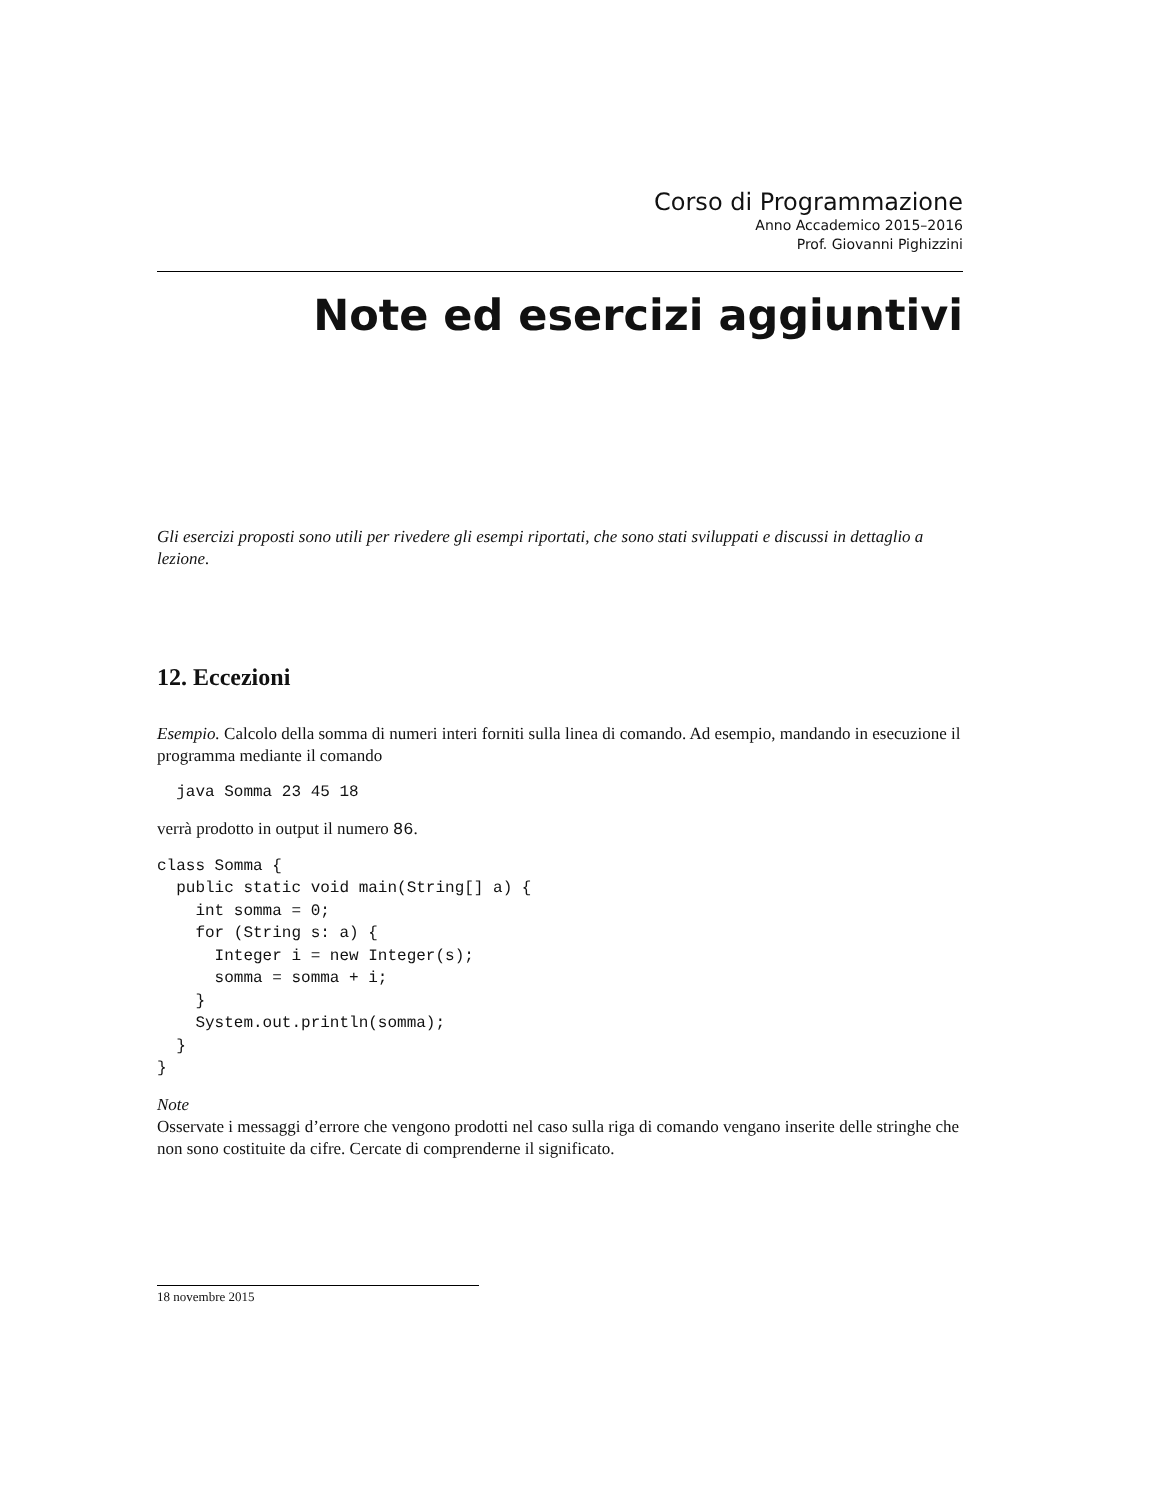Corso di Programmazione
Anno Accademico 2015–2016
Prof. Giovanni Pighizzini
Note ed esercizi aggiuntivi
Gli esercizi proposti sono utili per rivedere gli esempi riportati, che sono stati sviluppati e discussi in dettaglio a lezione.
12. Eccezioni
Esempio. Calcolo della somma di numeri interi forniti sulla linea di comando. Ad esempio, mandando in esecuzione il programma mediante il comando
  java Somma 23 45 18
verrà prodotto in output il numero 86.
class Somma {
  public static void main(String[] a) {
    int somma = 0;
    for (String s: a) {
      Integer i = new Integer(s);
      somma = somma + i;
    }
    System.out.println(somma);
  }
}
Note
Osservate i messaggi d’errore che vengono prodotti nel caso sulla riga di comando vengano inserite delle stringhe che non sono costituite da cifre. Cercate di comprenderne il significato.
18 novembre 2015